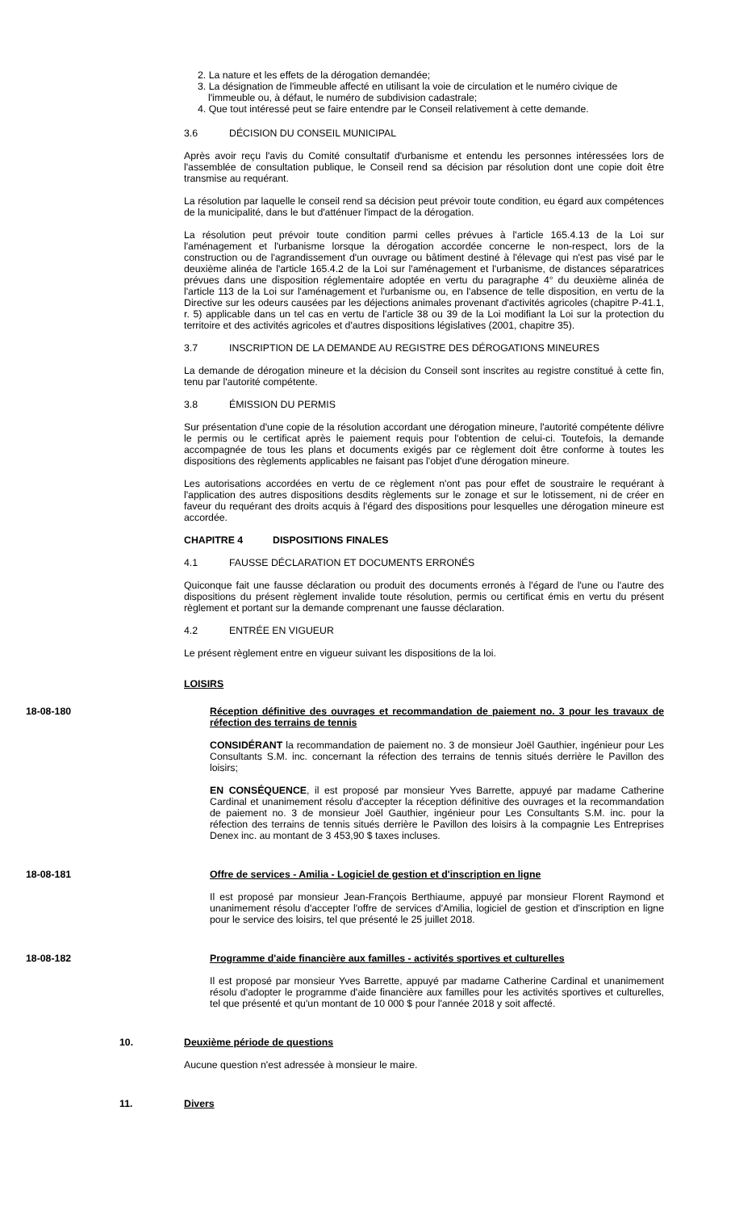2. La nature et les effets de la dérogation demandée;
3. La désignation de l'immeuble affecté en utilisant la voie de circulation et le numéro civique de l'immeuble ou, à défaut, le numéro de subdivision cadastrale;
4. Que tout intéressé peut se faire entendre par le Conseil relativement à cette demande.
3.6 DÉCISION DU CONSEIL MUNICIPAL
Après avoir reçu l'avis du Comité consultatif d'urbanisme et entendu les personnes intéressées lors de l'assemblée de consultation publique, le Conseil rend sa décision par résolution dont une copie doit être transmise au requérant.
La résolution par laquelle le conseil rend sa décision peut prévoir toute condition, eu égard aux compétences de la municipalité, dans le but d'atténuer l'impact de la dérogation.
La résolution peut prévoir toute condition parmi celles prévues à l'article 165.4.13 de la Loi sur l'aménagement et l'urbanisme lorsque la dérogation accordée concerne le non-respect, lors de la construction ou de l'agrandissement d'un ouvrage ou bâtiment destiné à l'élevage qui n'est pas visé par le deuxième alinéa de l'article 165.4.2 de la Loi sur l'aménagement et l'urbanisme, de distances séparatrices prévues dans une disposition réglementaire adoptée en vertu du paragraphe 4° du deuxième alinéa de l'article 113 de la Loi sur l'aménagement et l'urbanisme ou, en l'absence de telle disposition, en vertu de la Directive sur les odeurs causées par les déjections animales provenant d'activités agricoles (chapitre P-41.1, r. 5) applicable dans un tel cas en vertu de l'article 38 ou 39 de la Loi modifiant la Loi sur la protection du territoire et des activités agricoles et d'autres dispositions législatives (2001, chapitre 35).
3.7 INSCRIPTION DE LA DEMANDE AU REGISTRE DES DÉROGATIONS MINEURES
La demande de dérogation mineure et la décision du Conseil sont inscrites au registre constitué à cette fin, tenu par l'autorité compétente.
3.8 ÉMISSION DU PERMIS
Sur présentation d'une copie de la résolution accordant une dérogation mineure, l'autorité compétente délivre le permis ou le certificat après le paiement requis pour l'obtention de celui-ci. Toutefois, la demande accompagnée de tous les plans et documents exigés par ce règlement doit être conforme à toutes les dispositions des règlements applicables ne faisant pas l'objet d'une dérogation mineure.
Les autorisations accordées en vertu de ce règlement n'ont pas pour effet de soustraire le requérant à l'application des autres dispositions desdits règlements sur le zonage et sur le lotissement, ni de créer en faveur du requérant des droits acquis à l'égard des dispositions pour lesquelles une dérogation mineure est accordée.
CHAPITRE 4 DISPOSITIONS FINALES
4.1 FAUSSE DÉCLARATION ET DOCUMENTS ERRONÉS
Quiconque fait une fausse déclaration ou produit des documents erronés à l'égard de l'une ou l'autre des dispositions du présent règlement invalide toute résolution, permis ou certificat émis en vertu du présent règlement et portant sur la demande comprenant une fausse déclaration.
4.2 ENTRÉE EN VIGUEUR
Le présent règlement entre en vigueur suivant les dispositions de la loi.
LOISIRS
18-08-180 Réception définitive des ouvrages et recommandation de paiement no. 3 pour les travaux de réfection des terrains de tennis
CONSIDÉRANT la recommandation de paiement no. 3 de monsieur Joël Gauthier, ingénieur pour Les Consultants S.M. inc. concernant la réfection des terrains de tennis situés derrière le Pavillon des loisirs;
EN CONSÉQUENCE, il est proposé par monsieur Yves Barrette, appuyé par madame Catherine Cardinal et unanimement résolu d'accepter la réception définitive des ouvrages et la recommandation de paiement no. 3 de monsieur Joël Gauthier, ingénieur pour Les Consultants S.M. inc. pour la réfection des terrains de tennis situés derrière le Pavillon des loisirs à la compagnie Les Entreprises Denex inc. au montant de 3 453,90 $ taxes incluses.
18-08-181 Offre de services - Amilia - Logiciel de gestion et d'inscription en ligne
Il est proposé par monsieur Jean-François Berthiaume, appuyé par monsieur Florent Raymond et unanimement résolu d'accepter l'offre de services d'Amilia, logiciel de gestion et d'inscription en ligne pour le service des loisirs, tel que présenté le 25 juillet 2018.
18-08-182 Programme d'aide financière aux familles - activités sportives et culturelles
Il est proposé par monsieur Yves Barrette, appuyé par madame Catherine Cardinal et unanimement résolu d'adopter le programme d'aide financière aux familles pour les activités sportives et culturelles, tel que présenté et qu'un montant de 10 000 $ pour l'année 2018 y soit affecté.
10. Deuxième période de questions
Aucune question n'est adressée à monsieur le maire.
11. Divers